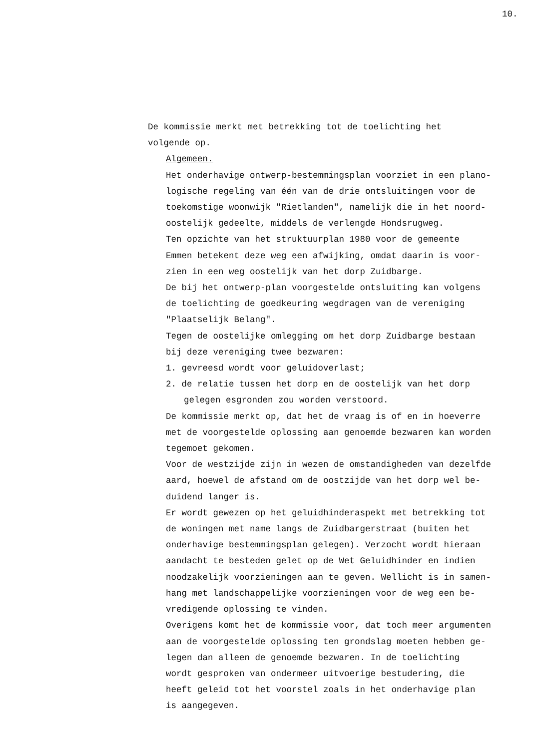10.
De kommissie merkt met betrekking tot de toelichting het
volgende op.
Algemeen.
Het onderhavige ontwerp-bestemmingsplan voorziet in een plano-
logische regeling van één van de drie ontsluitingen voor de
toekomstige woonwijk "Rietlanden", namelijk die in het noord-
oostelijk gedeelte, middels de verlengde Hondsrugweg.
Ten opzichte van het struktuurplan 1980 voor de gemeente
Emmen betekent deze weg een afwijking, omdat daarin is voor-
zien in een weg oostelijk van het dorp Zuidbarge.
De bij het ontwerp-plan voorgestelde ontsluiting kan volgens
de toelichting de goedkeuring wegdragen van de vereniging
"Plaatselijk Belang".
Tegen de oostelijke omlegging om het dorp Zuidbarge bestaan
bij deze vereniging twee bezwaren:
1. gevreesd wordt voor geluidoverlast;
2. de relatie tussen het dorp en de oostelijk van het dorp
gelegen esgronden zou worden verstoord.
De kommissie merkt op, dat het de vraag is of en in hoeverre
met de voorgestelde oplossing aan genoemde bezwaren kan worden
tegemoet gekomen.
Voor de westzijde zijn in wezen de omstandigheden van dezelfde
aard, hoewel de afstand om de oostzijde van het dorp wel be-
duidend langer is.
Er wordt gewezen op het geluidhinderaspekt met betrekking tot
de woningen met name langs de Zuidbargerstraat (buiten het
onderhavige bestemmingsplan gelegen). Verzocht wordt hieraan
aandacht te besteden gelet op de Wet Geluidhinder en indien
noodzakelijk voorzieningen aan te geven. Wellicht is in samen-
hang met landschappelijke voorzieningen voor de weg een be-
vredigende oplossing te vinden.
Overigens komt het de kommissie voor, dat toch meer argumenten
aan de voorgestelde oplossing ten grondslag moeten hebben ge-
legen dan alleen de genoemde bezwaren. In de toelichting
wordt gesproken van ondermeer uitvoerige bestudering, die
heeft geleid tot het voorstel zoals in het onderhavige plan
is aangegeven.